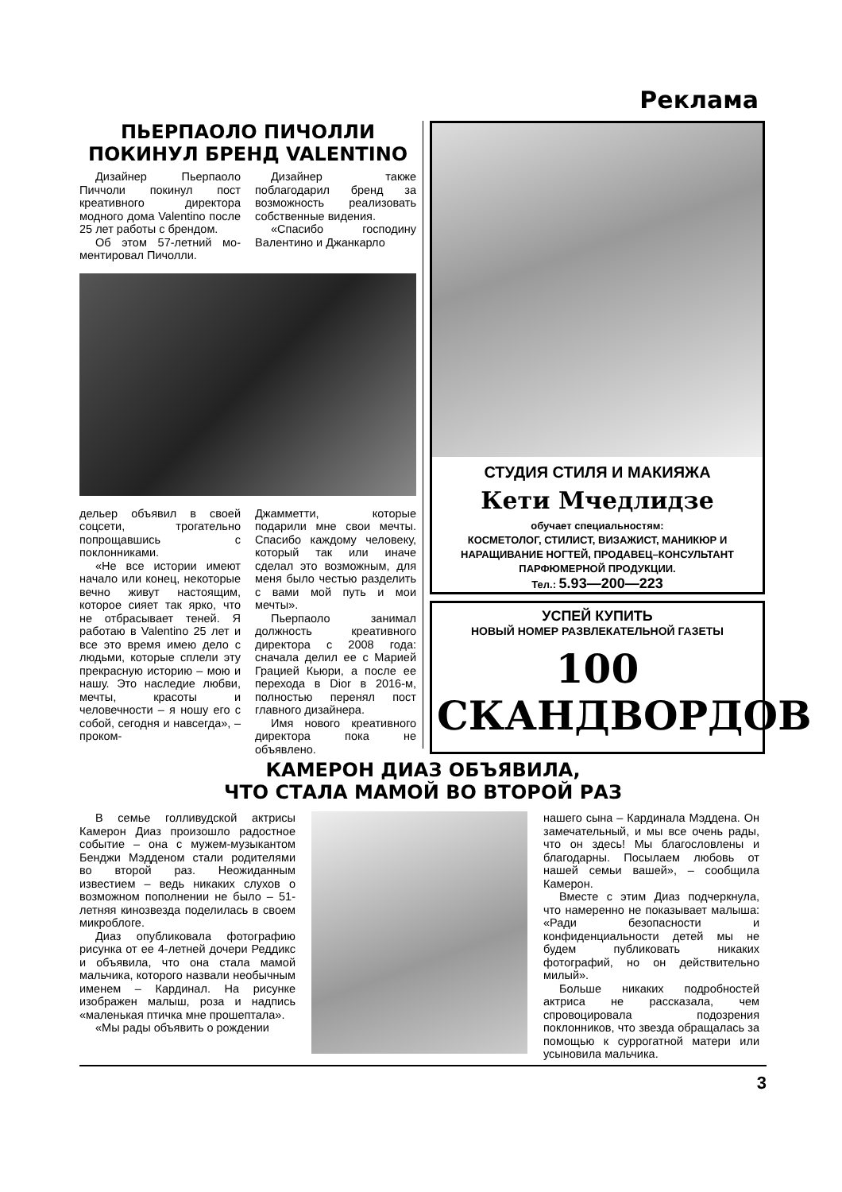Реклама
ПЬЕРПАОЛО ПИЧОЛЛИ
ПОКИНУЛ БРЕНД VALENTINO
Дизайнер Пьерпаоло Пиччоли покинул пост креативного директора модного дома Valentino после 25 лет работы с брендом.
Об этом 57-летний мо-ментировал Пичолли.
Дизайнер также поблагодарил бренд за возможность реализовать собственные видения.
«Спасибо господину Валентино и Джанкарло
дельер объявил в своей соцсети, трогательно попрощавшись с поклонниками.
«Не все истории имеют начало или конец, некоторые вечно живут настоящим, которое сияет так ярко, что не отбрасывает теней. Я работаю в Valentino 25 лет и все это время имею дело с людьми, которые сплели эту прекрасную историю – мою и нашу. Это наследие любви, мечты, красоты и человечности – я ношу его с собой, сегодня и навсегда», – проком-
Джамметти, которые подарили мне свои мечты. Спасибо каждому человеку, который так или иначе сделал это возможным, для меня было честью разделить с вами мой путь и мои мечты».
Пьерпаоло занимал должность креативного директора с 2008 года: сначала делил ее с Марией Грацией Кьюри, а после ее перехода в Dior в 2016-м, полностью перенял пост главного дизайнера.
Имя нового креативного директора пока не объявлено.
СТУДИЯ СТИЛЯ И МАКИЯЖА
Кети Мчедлидзе
обучает специальностям:
КОСМЕТОЛОГ, СТИЛИСТ, ВИЗАЖИСТ, МАНИКЮР И
НАРАЩИВАНИЕ НОГТЕЙ, ПРОДАВЕЦ–КОНСУЛЬТАНТ
ПАРФЮМЕРНОЙ ПРОДУКЦИИ.
Тел.: 5.93—200—223
УСПЕЙ КУПИТЬ
НОВЫЙ НОМЕР РАЗВЛЕКАТЕЛЬНОЙ ГАЗЕТЫ
100 СКАНДВОРДОВ
КАМЕРОН ДИАЗ ОБЪЯВИЛА,
ЧТО СТАЛА МАМОЙ ВО ВТОРОЙ РАЗ
В семье голливудской актрисы Камерон Диаз произошло радостное событие – она с мужем-музыкантом Бенджи Мэдденом стали родителями во второй раз. Неожиданным известием – ведь никаких слухов о возможном пополнении не было – 51-летняя кинозвезда поделилась в своем микроблоге.
Диаз опубликовала фотографию рисунка от ее 4-летней дочери Реддикс и объявила, что она стала мамой мальчика, которого назвали необычным именем – Кардинал. На рисунке изображен малыш, роза и надпись «маленькая птичка мне прошептала».
«Мы рады объявить о рождении
нашего сына – Кардинала Мэддена. Он замечательный, и мы все очень рады, что он здесь! Мы благословлены и благодарны. Посылаем любовь от нашей семьи вашей», – сообщила Камерон.
Вместе с этим Диаз подчеркнула, что намеренно не показывает малыша: «Ради безопасности и конфиденциальности детей мы не будем публиковать никаких фотографий, но он действительно милый».
Больше никаких подробностей актриса не рассказала, чем спровоцировала подозрения поклонников, что звезда обращалась за помощью к суррогатной матери или усыновила мальчика.
3